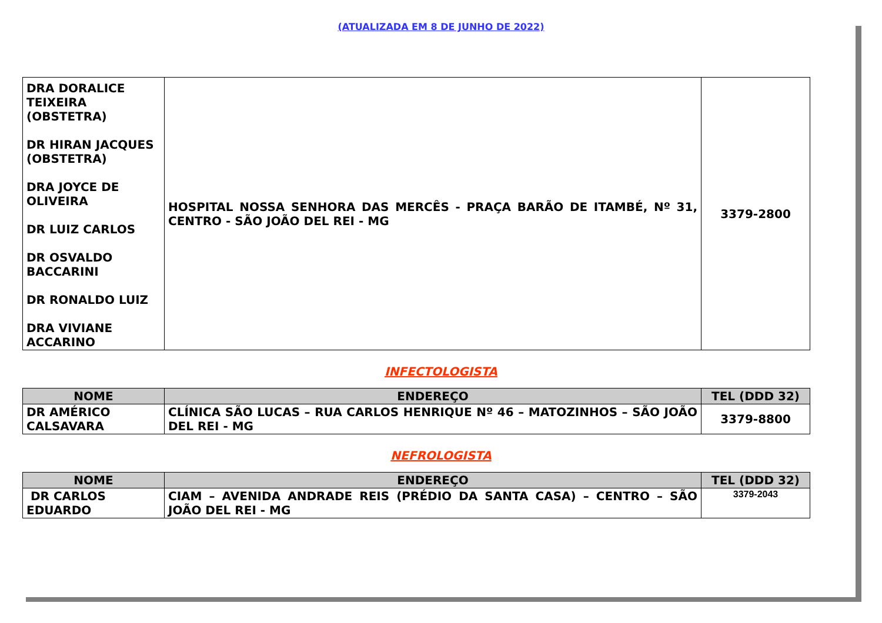(ATUALIZADA EM 8 DE JUNHO DE 2022)
| DRA DORALICE TEIXEIRA (OBSTETRA) DR HIRAN JACQUES (OBSTETRA) DRA JOYCE DE OLIVEIRA DR LUIZ CARLOS DR OSVALDO BACCARINI DR RONALDO LUIZ DRA VIVIANE ACCARINO | HOSPITAL NOSSA SENHORA DAS MERCÊS - PRAÇA BARÃO DE ITAMBÉ, Nº 31, CENTRO - SÃO JOÃO DEL REI - MG | 3379-2800 |
INFECTOLOGISTA
| NOME | ENDEREÇO | TEL (DDD 32) |
| --- | --- | --- |
| DR AMÉRICO CALSAVARA | CLÍNICA SÃO LUCAS – RUA CARLOS HENRIQUE Nº 46 – MATOZINHOS – SÃO JOÃO DEL REI - MG | 3379-8800 |
NEFROLOGISTA
| NOME | ENDEREÇO | TEL (DDD 32) |
| --- | --- | --- |
| DR CARLOS EDUARDO | CIAM – AVENIDA ANDRADE REIS (PRÉDIO DA SANTA CASA) – CENTRO – SÃO JOÃO DEL REI - MG | 3379-2043 |